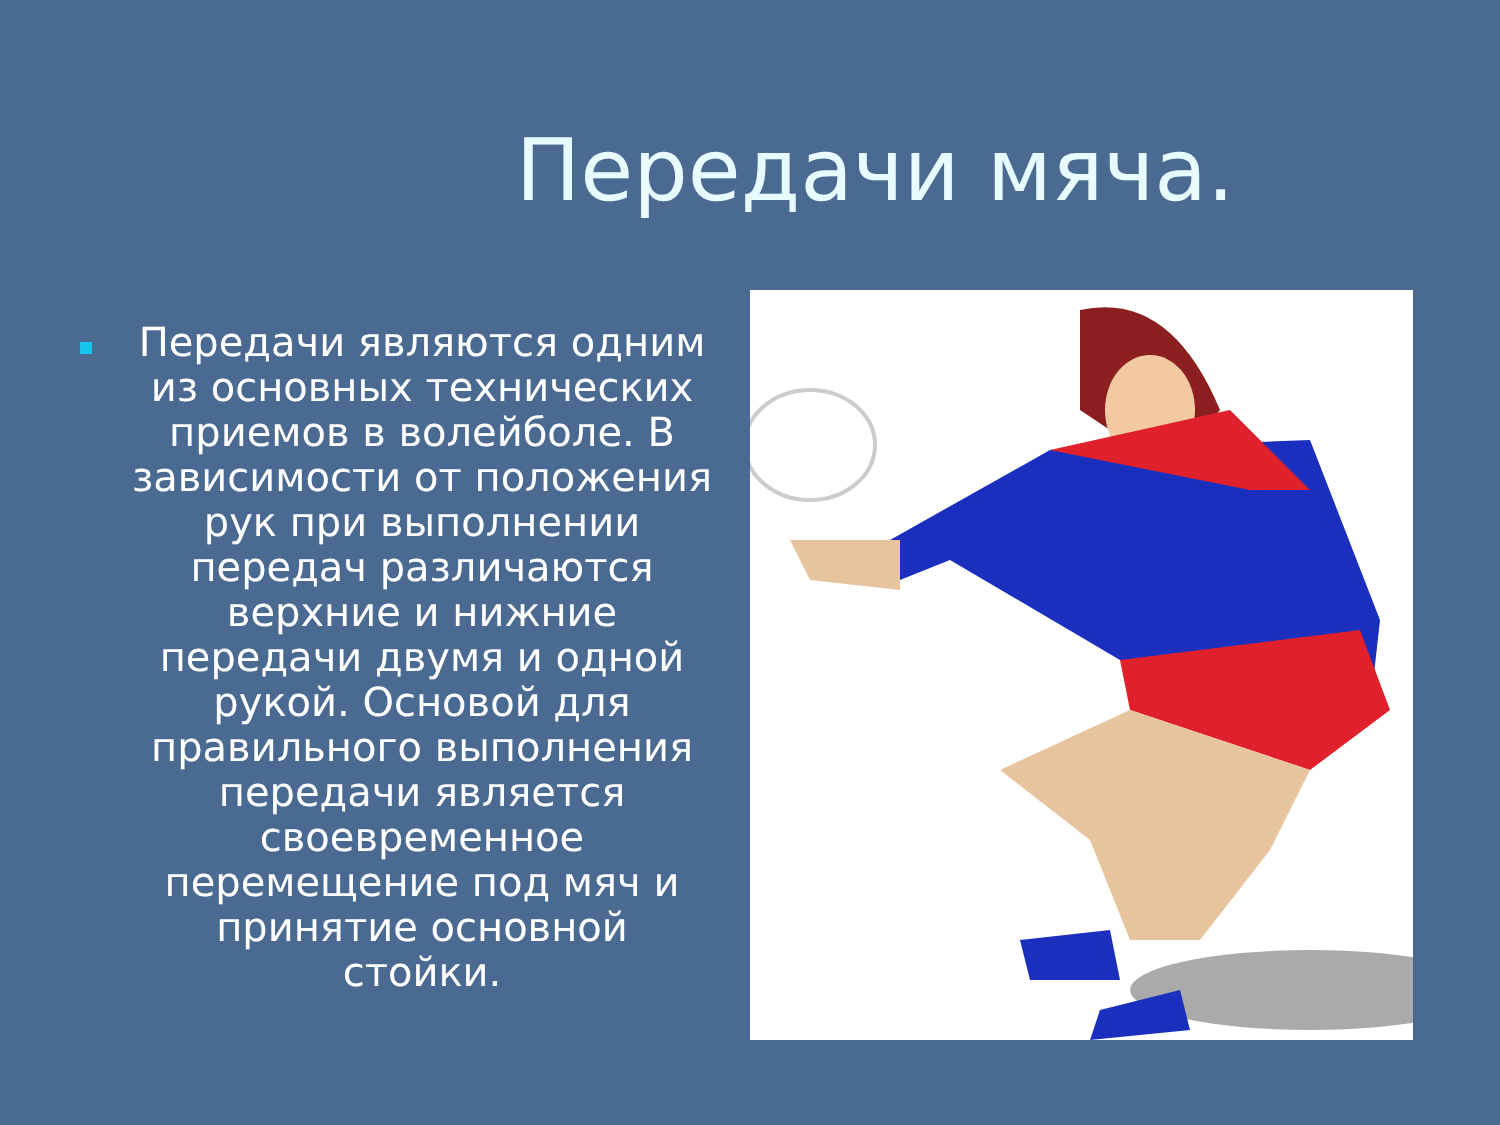Передачи мяча.
Передачи являются одним из основных технических приемов в волейболе. В зависимости от положения рук при выполнении передач различаются верхние и нижние передачи двумя и одной рукой. Основой для правильного выполнения передачи является своевременное перемещение под мяч и принятие основной стойки.